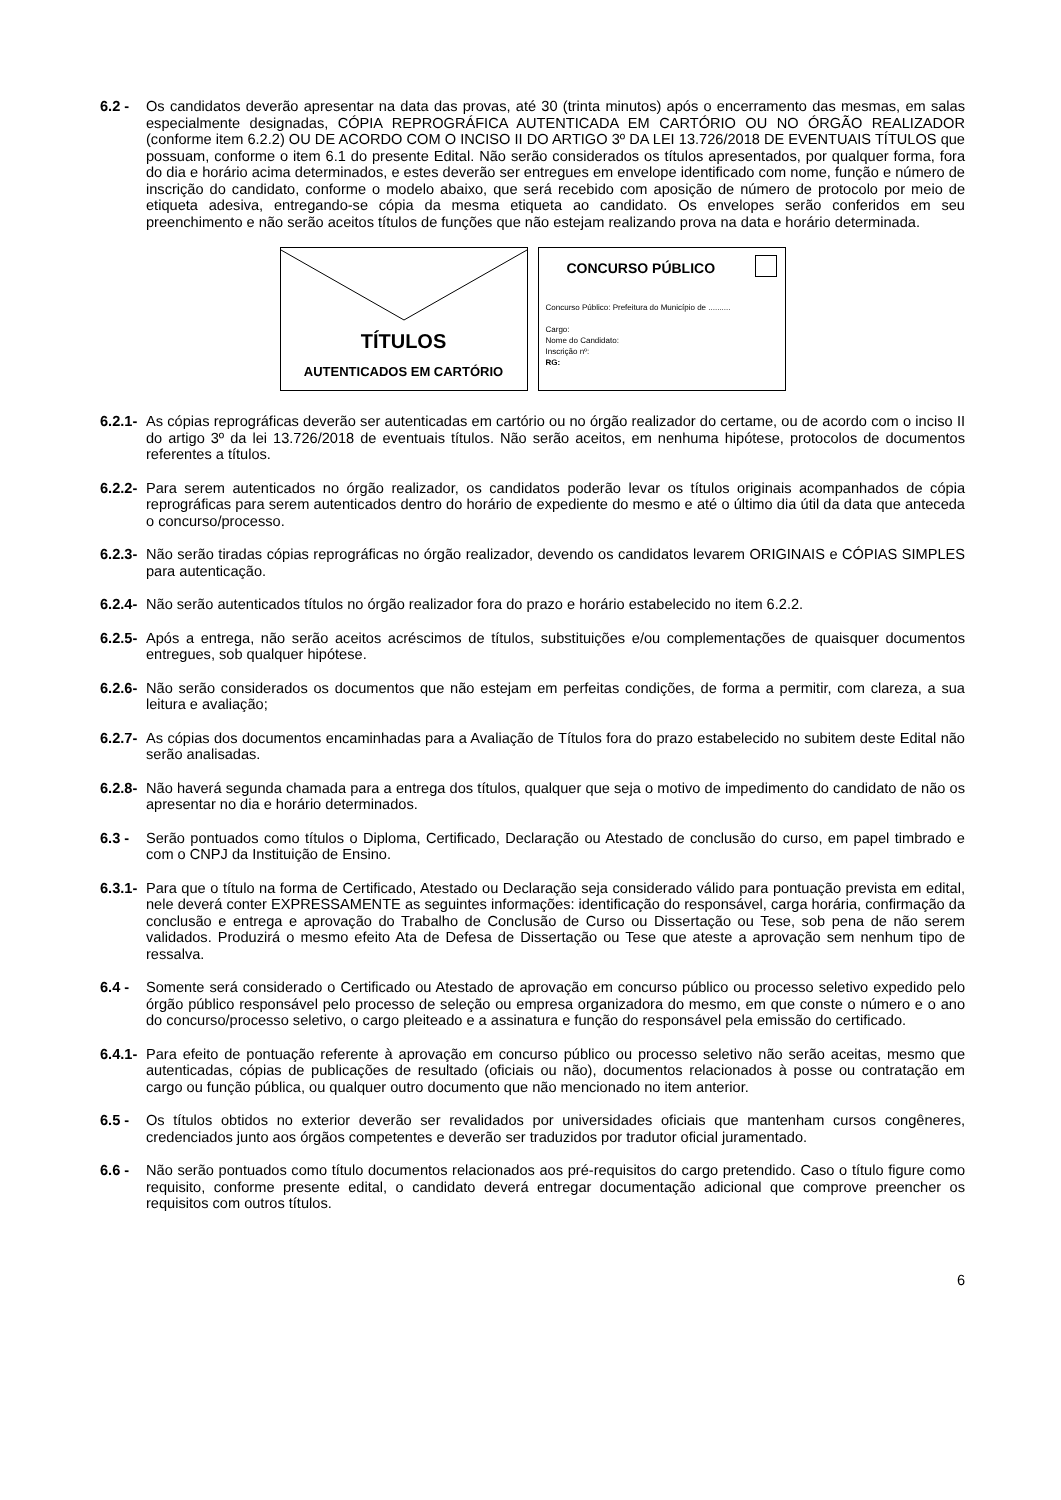6.2 - Os candidatos deverão apresentar na data das provas, até 30 (trinta minutos) após o encerramento das mesmas, em salas especialmente designadas, CÓPIA REPROGRÁFICA AUTENTICADA EM CARTÓRIO OU NO ÓRGÃO REALIZADOR (conforme item 6.2.2) OU DE ACORDO COM O INCISO II DO ARTIGO 3º DA LEI 13.726/2018 DE EVENTUAIS TÍTULOS que possuam, conforme o item 6.1 do presente Edital. Não serão considerados os títulos apresentados, por qualquer forma, fora do dia e horário acima determinados, e estes deverão ser entregues em envelope identificado com nome, função e número de inscrição do candidato, conforme o modelo abaixo, que será recebido com aposição de número de protocolo por meio de etiqueta adesiva, entregando-se cópia da mesma etiqueta ao candidato. Os envelopes serão conferidos em seu preenchimento e não serão aceitos títulos de funções que não estejam realizando prova na data e horário determinada.
TÍTULOS
AUTENTICADOS EM CARTÓRIO
CONCURSO PÚBLICO
Concurso Público: Prefeitura do Município de ..........
Cargo:
Nome do Candidato:
Inscrição nº:
RG:
6.2.1- As cópias reprográficas deverão ser autenticadas em cartório ou no órgão realizador do certame, ou de acordo com o inciso II do artigo 3º da lei 13.726/2018 de eventuais títulos. Não serão aceitos, em nenhuma hipótese, protocolos de documentos referentes a títulos.
6.2.2- Para serem autenticados no órgão realizador, os candidatos poderão levar os títulos originais acompanhados de cópia reprográficas para serem autenticados dentro do horário de expediente do mesmo e até o último dia útil da data que anteceda o concurso/processo.
6.2.3- Não serão tiradas cópias reprográficas no órgão realizador, devendo os candidatos levarem ORIGINAIS e CÓPIAS SIMPLES para autenticação.
6.2.4- Não serão autenticados títulos no órgão realizador fora do prazo e horário estabelecido no item 6.2.2.
6.2.5- Após a entrega, não serão aceitos acréscimos de títulos, substituições e/ou complementações de quaisquer documentos entregues, sob qualquer hipótese.
6.2.6- Não serão considerados os documentos que não estejam em perfeitas condições, de forma a permitir, com clareza, a sua leitura e avaliação;
6.2.7- As cópias dos documentos encaminhadas para a Avaliação de Títulos fora do prazo estabelecido no subitem deste Edital não serão analisadas.
6.2.8- Não haverá segunda chamada para a entrega dos títulos, qualquer que seja o motivo de impedimento do candidato de não os apresentar no dia e horário determinados.
6.3 - Serão pontuados como títulos o Diploma, Certificado, Declaração ou Atestado de conclusão do curso, em papel timbrado e com o CNPJ da Instituição de Ensino.
6.3.1- Para que o título na forma de Certificado, Atestado ou Declaração seja considerado válido para pontuação prevista em edital, nele deverá conter EXPRESSAMENTE as seguintes informações: identificação do responsável, carga horária, confirmação da conclusão e entrega e aprovação do Trabalho de Conclusão de Curso ou Dissertação ou Tese, sob pena de não serem validados. Produzirá o mesmo efeito Ata de Defesa de Dissertação ou Tese que ateste a aprovação sem nenhum tipo de ressalva.
6.4 - Somente será considerado o Certificado ou Atestado de aprovação em concurso público ou processo seletivo expedido pelo órgão público responsável pelo processo de seleção ou empresa organizadora do mesmo, em que conste o número e o ano do concurso/processo seletivo, o cargo pleiteado e a assinatura e função do responsável pela emissão do certificado.
6.4.1- Para efeito de pontuação referente à aprovação em concurso público ou processo seletivo não serão aceitas, mesmo que autenticadas, cópias de publicações de resultado (oficiais ou não), documentos relacionados à posse ou contratação em cargo ou função pública, ou qualquer outro documento que não mencionado no item anterior.
6.5 - Os títulos obtidos no exterior deverão ser revalidados por universidades oficiais que mantenham cursos congêneres, credenciados junto aos órgãos competentes e deverão ser traduzidos por tradutor oficial juramentado.
6.6 - Não serão pontuados como título documentos relacionados aos pré-requisitos do cargo pretendido. Caso o título figure como requisito, conforme presente edital, o candidato deverá entregar documentação adicional que comprove preencher os requisitos com outros títulos.
6